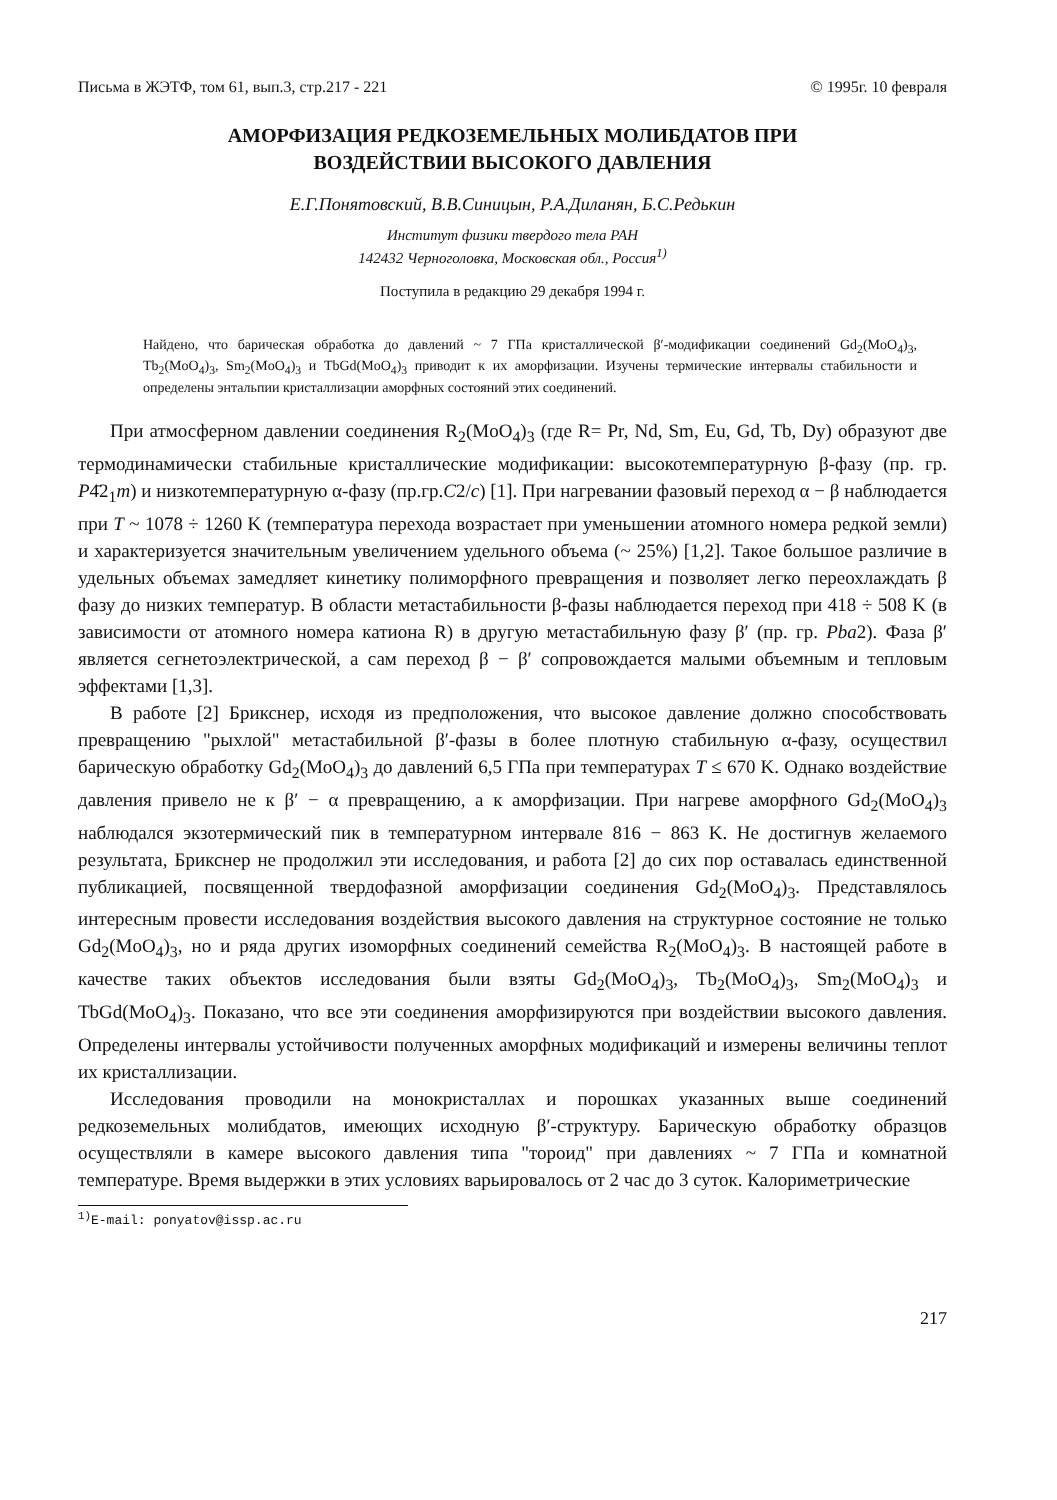Письма в ЖЭТФ, том 61, вып.3, стр.217 - 221 © 1995г. 10 февраля
АМОРФИЗАЦИЯ РЕДКОЗЕМЕЛЬНЫХ МОЛИБДАТОВ ПРИ
ВОЗДЕЙСТВИИ ВЫСОКОГО ДАВЛЕНИЯ
Е.Г.Понятовский, В.В.Синицын, Р.А.Диланян, Б.С.Редькин
Институт физики твердого тела РАН
142432 Черноголовка, Московская обл., Россия<sup>1)</sup>
Поступила в редакцию 29 декабря 1994 г.
Найдено, что барическая обработка до давлений ~ 7 ГПа кристаллической β′-модификации соединений Gd<sub>2</sub>(MoO<sub>4</sub>)<sub>3</sub>, Tb<sub>2</sub>(MoO<sub>4</sub>)<sub>3</sub>, Sm<sub>2</sub>(MoO<sub>4</sub>)<sub>3</sub> и TbGd(MoO<sub>4</sub>)<sub>3</sub> приводит к их аморфизации. Изучены термические интервалы стабильности и определены энтальпии кристаллизации аморфных состояний этих соединений.
При атмосферном давлении соединения R<sub>2</sub>(MoO<sub>4</sub>)<sub>3</sub> (где R= Pr, Nd, Sm, Eu, Gd, Tb, Dy) образуют две термодинамически стабильные кристаллические модификации: высокотемпературную β-фазу (пр. гр. P4̄2<sub>1</sub>m) и низкотемпературную α-фазу (пр.гр.C2/c) [1]. При нагревании фазовый переход α − β наблюдается при T ~ 1078 ÷ 1260 K (температура перехода возрастает при уменьшении атомного номера редкой земли) и характеризуется значительным увеличением удельного объема (~ 25%) [1,2]. Такое большое различие в удельных объемах замедляет кинетику полиморфного превращения и позволяет легко переохлаждать β фазу до низких температур. В области метастабильности β-фазы наблюдается переход при 418 ÷ 508 K (в зависимости от атомного номера катиона R) в другую метастабильную фазу β′ (пр. гр. Pba2). Фаза β′ является сегнетоэлектрической, а сам переход β − β′ сопровождается малыми объемным и тепловым эффектами [1,3].
В работе [2] Брикснер, исходя из предположения, что высокое давление должно способствовать превращению "рыхлой" метастабильной β′-фазы в более плотную стабильную α-фазу, осуществил барическую обработку Gd<sub>2</sub>(MoO<sub>4</sub>)<sub>3</sub> до давлений 6,5 ГПа при температурах T ≤ 670 K. Однако воздействие давления привело не к β′ − α превращению, а к аморфизации. При нагреве аморфного Gd<sub>2</sub>(MoO<sub>4</sub>)<sub>3</sub> наблюдался экзотермический пик в температурном интервале 816 − 863 K. Не достигнув желаемого результата, Брикснер не продолжил эти исследования, и работа [2] до сих пор оставалась единственной публикацией, посвященной твердофазной аморфизации соединения Gd<sub>2</sub>(MoO<sub>4</sub>)<sub>3</sub>. Представлялось интересным провести исследования воздействия высокого давления на структурное состояние не только Gd<sub>2</sub>(MoO<sub>4</sub>)<sub>3</sub>, но и ряда других изоморфных соединений семейства R<sub>2</sub>(MoO<sub>4</sub>)<sub>3</sub>. В настоящей работе в качестве таких объектов исследования были взяты Gd<sub>2</sub>(MoO<sub>4</sub>)<sub>3</sub>, Tb<sub>2</sub>(MoO<sub>4</sub>)<sub>3</sub>, Sm<sub>2</sub>(MoO<sub>4</sub>)<sub>3</sub> и TbGd(MoO<sub>4</sub>)<sub>3</sub>. Показано, что все эти соединения аморфизируются при воздействии высокого давления. Определены интервалы устойчивости полученных аморфных модификаций и измерены величины теплот их кристаллизации.
Исследования проводили на монокристаллах и порошках указанных выше соединений редкоземельных молибдатов, имеющих исходную β′-структуру. Барическую обработку образцов осуществляли в камере высокого давления типа "тороид" при давлениях ~ 7 ГПа и комнатной температуре. Время выдержки в этих условиях варьировалось от 2 час до 3 суток. Калориметрические
<sup>1)</sup> E-mail: ponyatov@issp.ac.ru
217